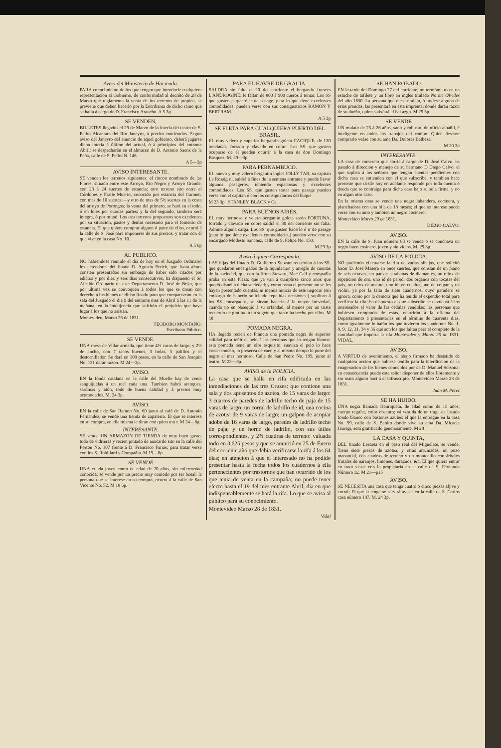Aviso del Ministerio de Hacienda.
PARA conocimiento de los que tengan que introducir cualquiera representacion al Gobierno, de conformidad al decréto de 28 de Marzo que reglamenta la venta de los terrenos de propios, se previene que deben hacerlo por la Escribania de dicho ramo que se halla á cargo de D. Francisco Araucho. A 5 3p
SE VENDEN,
BILLETES llegados el 29 de Marzo de la loteria del teatro de S. Pedro Alcantara del Rio Janeyro, á precios moderados. Segun aviso del Janeyro del anuncio de aquel gobierno, deberá jugarse dicha loteria á último del actual, ó á principios del entrante Abril: se despacharán en el almacen de D. Antonio Saenz de la Peña, calle de S. Pedro N. 146.
A 5—3p
AVISO INTERESANTE.
SE venden los terrenos siguientes; el rincon nombrado de las Flores, situado entre este Arroyo, Rio Negro y Arroyo Grande, con 23 á 24 suertes de estancia; otro terreno sito entre el Córdobes y Fraile Muerto, conocido por estancia del Carmen, con mas de 10 suertes;—y otro de mas de 5½ suertes en la costa del arroyo de Porongos; la venta del primero, se hará en el todo, ó en lotes por cuartas partes; y la del segundo, tambien será integra, ó por mitad. Los tres terrenos propuestos son excelentes por su situacion, pastos y demas necesario para el fomento de estancia. El que quiera comprar alguno ó parte de ellos, ocurrá á la calle de S. José para imponerse de sus precios, y tratar con él que vive en la casa No. 10.
A 5 6p
AL PUBLICO.
NO habiendose reunido el dia de hoy en el Juzgado Ordinario los acreedores del finado D. Agustin Perich, que hasta ahora consten presentados sin embargo de haber sido citados por edictos y por diez y seis dias consecutivos, ha dispuesto el Sr. Alcalde Ordinario de este Departamento D. José de Bejar, que por última vez se convoquen á todos los que se crean con derecho á los bienes de dicho finado para que comparezcan en la sala del Juzgado el dia 9 del entrante mes de Abril á las 11 de la mañana, en la intelijencia que sufrirán el perjuicio que haya lugar á los que no asistan.
Montevideo, Marzo 26 de 1831.
TEODORO MONTAÑO,
Escribano Público.
SE VENDE.
UNA mesa de Villar armada, que tiene 4½ varas de largo, y 2½ de ancho, con 7 tacos buenos, 3 bolas, 5 palillos y el destornillador. Se dará en 100 pesos, en la calle de San Joaquin No. 131 darán razon. M 24—3p.
AVISO.
EN la fonda catalana en la calle del Muelle hay de venta sanguijuelas á un real cada una. Tambien habrá arenques, sardinas y atún, todo de buena calidad y á precios muy acomodados. M. 24 3p.
AVISO.
EN la calle de San Ramon No. 60 junto al café de D. Antonio Fernandez, se vende una tienda de zapateria. El que se interese en su compra, en ella misma le diran con quien trat r. M 24—8p.
INTERESANTE.
SE vende UN ARMAZON DE TIENDA de muy buen gusto, todo de vidrieras y recien pintado de anacardo sito en la calle del Porton No. 107 frente á D. Francisco Farias; para tratar verse con los S. Robillard y Compañia. M 19—8p.
SE VENDE
UNA criada joven como de edad de 20 años, sin enfermedad conocida; se vende por un precio muy comodo por ser bosal: la persona que se interese en su compra, ocurra á la calle de San Vicente No. 52. M 18 6p.
PARA EL HAVRE DE GRACIA.
SALDRA sin falta el 20 del corriente el bergantin frances L'ANDROGINE: le faltan de 800 á 900 cueros á tomar. Los SS que gusten cargar ó ir de pasage, para lo que tiene excelentes comodidades, pueden verse con sus consignatarios RAMON Y BERTRAM.
A 5 3p
SE FLETA PARA CUALQUIERA PUERTO DEL BRASIL.
EL muy velero y superior bergantin goleta CACIQUE, de 130 toneladas, forrado y clavado en cobre. Los SS. que gusten ocuparse de él pueden ocurrir á la casa de don Domingo Basquez. M. 29—3p.
PARA PERNAMBUCO.
EL nuevo y muy velero bergantin ingles JOLLY TAR, su capitan Le Rossig ol, saldrá á fines de la semana entrante y puede llevar algunos pasageros, teniendo espaciosas y excelentes comodidades. Los SS. que gusten tratar para pasage pueden verse con el capitan ó con los consignatarios del buque
M 23 3p STANLEY, BLACK y Ca.
PARA BUENOS AIRES.
EL muy hermoso y velero bergantin goleta sardo FORTUNA, forrado y clavado en cobre saldrá el 30 del corriente sin falta. Admite alguna carga. Los SS. que gusten hacerlo ó ir de pasage (para lo que tiene excelentes comodidades,) pueden verse con su encargado Modesto Sanchez, calle de S. Felipe No. 150.
M 29 3p
Aviso á quien Corresponda.
LAS hijas del finado D. Guillermo Stewart recuerdan á los SS. que quedaron encargados de la liquidacion y arreglo de cuentas de la sociedad, que con la firma Stewart, Mac Call y compañia jiraba en esta Plaza; que ya van á cumplirse cinco años que quedó disuelta dicha sociedad; y como hasta el presente no se les hayan presentado cuentas, ni menos noticia de este negocio (sin embargo de haberlo solicitado repetidas ocasiones;) suplican á los SS. encargados, se sirvan hacerlo á la mayor brevedad, cuando no en obsequio á su orfandad, al menos por un triste recuerdo de gratitud á un sugeto que tanto ha hecho por ellos. M 18
POMADA NEGRA.
HA llegado recien de Francia una pomada negra de superior calidad para teñir el pelo á las personas que lo tengan blanco: esta pomada tiene un olor esquisito, suaviza el pelo lo hace crecer mucho, lo preserva de caer, y al mismo tiempo lo pone del negro el mas hermoso. Calle de San Pedro No. 199, junto al teatro. M 23—8p.
AVISO de la POLICIA.
La casa que se halla en rifa edificada en las inmediaciones de las tres Cruzes: que contiene una sala y dos aposentos de azotea, de 15 varas de largo: 3 cuartos de paredes de ladrillo techo de paja de 15 varas de largo; un corral de ladrillo de id, una cocina de azotea de 9 varas de largo; un galpon de acopiar adobe de 16 varas de largo, paredes de ladrillo techo de paja; y un horno de ladrillo, con sus útiles correspondientes, y 2¾ cuadras de terreno: valuada todo en 3,625 pesos y que se anunció en 25 de Enero del corriente año que debia verificarse la rifa á los 64 dias; en atencion á que el interesado no ha podido presentar hasta la fecha todos los cuadernos á ella pertenecientes por trastornos que han ocurrido de los que tenia de venta en la campaña; no puede tener efecto hasta el 19 del mes entrante Abril, dia en que indispensablemente se hará la rifa. Lo que se avisa al público para su conocimiento.
Montevideo Marzo 28 de 1831.
Vidal
SE HAN ROBADO
EN la tarde del Domingo 27 del corriente, un termómetro en un estuche de tafilete y un libro en ingles titulado No me Olvides del año 1830. La persona que diese noticia, ó tuviese alguna de estas prendas, las presentará en esta imprenta, donde darán razon de su dueño, quien satisfará el hal azgo. M 29 3p
SE VENDE
UN mulato de 25 á 26 años, sano y robusto, de oficio albañil, é inteligente en todos los trabajos del campo. Quien desease comprarlo veáse con su ama Da. Dolores Betbezé.
M 20 3p
INTERESANTE.
LA casa de comercio que corria á cargo de D. José Calvo, ha pasado á direccion y manejo de su hermano D Diego Calvo, el que suplica á los señores que tengan cuentas pendientes con dicha casa se entiendan con el que subscribe, y tambien hace presente que desde hoy en adelante responde por toda cuenta ó deuda que se contraiga para dicha casa bajo su sola firma, y no en algun otro caso.
En la misma casa se vende una negra labandera, cocinera, y planchadora con una hija de 18 meses; el que se interese puede verse con su amo y tambien un negro cocinero.
Montevideo Marzo 29 de 1831.
DIEGO CALVO.
AVISO.
EN la calle de S. Juan número 83 se vende ó se conchava un negro buen cosinero, joven y sin vicios. M. 29 3p.
AVISO DE LA POLICIA.
NO pudiendo efectuarse la rifa de varias alhajas, que solicitó hacer D. José Masera en once suertes, que constan de un piano de seis octavas, un par de carabanas de diamantes, un relox de repeticion de oro, uno id de pared, dos organos con tocatas del pais, un relox de ancora, uno id. en cuadro, uno de colgar, y un violin, ya por la falta de siete cuadernos, cuyo paradero se ignora, como por la demora que ha tenido el expendio total para verificar la rifa; ha dispuesto el que subscribe se devuelva á los interesados el valor de las cédulas vendidas; las personas que hubiesen comprado de estas, ocurrirán á la oficina del Departamento á presentarlas en el término de cuarenta dias, como igualmente lo harán los que tuvieren los cuadernos No. 1, 8, 9, 12, 31, 34 y 36 que son los que faltan para el completo de la cantidad que importa la rifa Montevideo y Marzo 25 de 1831. VIDAL.
AVISO.
A VIRTUD de avenimiento, el abajo firmado ha desistido de cualquiera accion que hubiese tenido para la interdiccion de la enagenacion de los bienes conocidos por de D. Manuel Solsona: en consecuencia puede este señor disponer de ellos libremente y sin reato alguno haci á el infrascripto. Montevideo Marzo 28 de 1831.
Juan M. Perez
SE HA HUIDO.
UNA negra llamada Henriqueta, de edad como de 15 años, cuerpo regular, color obscuro; vá vestida de un trage de listado fondo blanco con bastones azules: el que la entregue en la casa No. 99, calle de S. Benito donde vive su ama Da. Micaela Jauregi, será gratificado generosamente. M 28
LA CASA Y QUINTA,
DEL finado Lezaeta en el paso real del Miguelete, se vende. Tiene siete piezas de azotea, y otras arruinadas, un pozo manantial, dos cuadras de terreno y un montecillo con árboles frutales de naranjos, limones, duraznos, &c. El que quiera entrar en trato vease con la propietaria en la calle de S. Fernando Número 32. M 21—p15
AVISO.
SE NECESITA una casa que tenga cuatro ó cinco piezas aljive y corral; El que la tenga se servirá avisar en la calle de S. Carlos casa número 187. M. 24 3p.